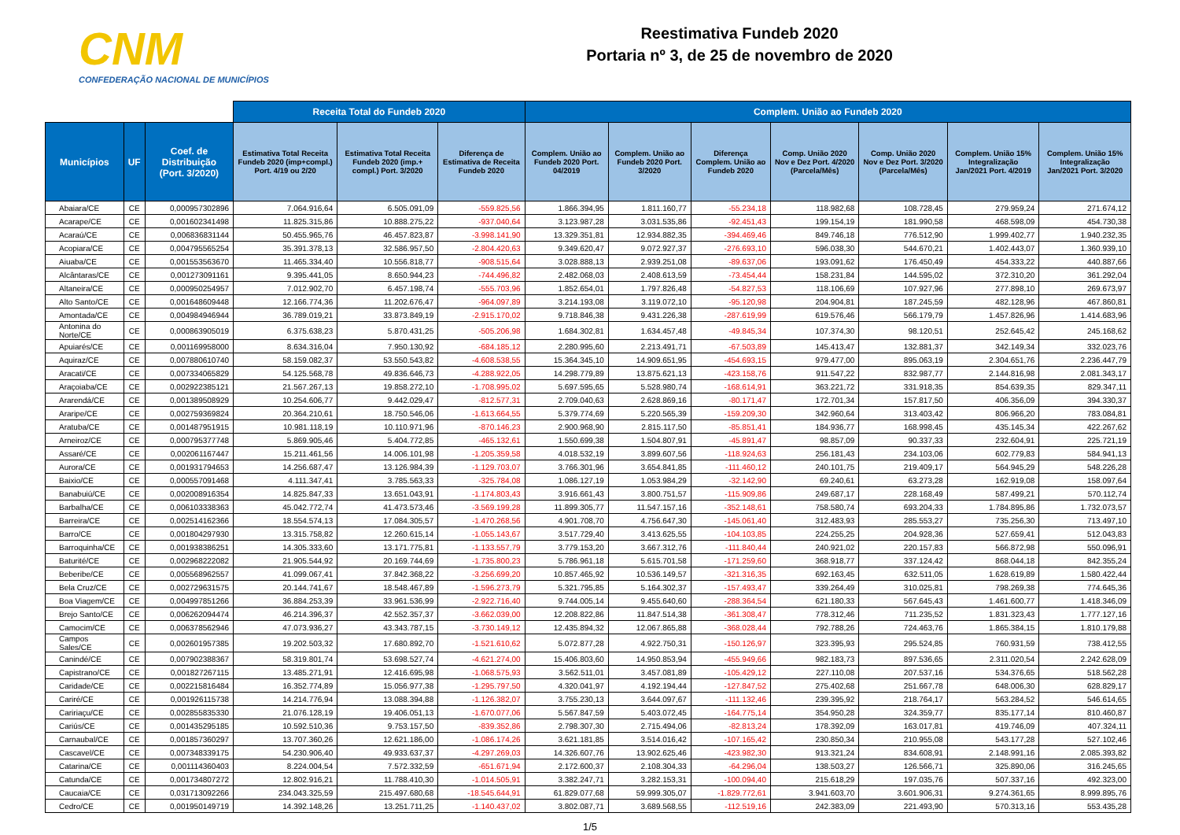CNM
CONFEDERAÇÃO NACIONAL DE MUNICÍPIOS
Reestimativa Fundeb 2020
Portaria nº 3, de 25 de novembro de 2020
| | | | Receita Total do Fundeb 2020 | | | Complem. União ao Fundeb 2020 | | | | | | |
| --- | --- | --- | --- | --- | --- | --- | --- | --- | --- | --- | --- | --- |
| Municípios | UF | Coef. de Distribuição (Port. 3/2020) | Estimativa Total Receita Fundeb 2020 (imp+compl.) Port. 4/19 ou 2/20 | Estimativa Total Receita Fundeb 2020 (imp.+ compl.) Port. 3/2020 | Diferença de Estimativa de Receita Fundeb 2020 | Complem. União ao Fundeb 2020 Port. 04/2019 | Complem. União ao Fundeb 2020 Port. 3/2020 | Diferença Complem. União ao Fundeb 2020 | Comp. União 2020 Nov e Dez Port. 4/2020 (Parcela/Mês) | Comp. União 2020 Nov e Dez Port. 3/2020 (Parcela/Mês) | Complem. União 15% Integralização Jan/2021 Port. 4/2019 | Complem. União 15% Integralização Jan/2021 Port. 3/2020 |
| Abaiara/CE | CE | 0,000957302896 | 7.064.916,64 | 6.505.091,09 | -559.825,56 | 1.866.394,95 | 1.811.160,77 | -55.234,18 | 118.982,68 | 108.728,45 | 279.959,24 | 271.674,12 |
| Acarape/CE | CE | 0,001602341498 | 11.825.315,86 | 10.888.275,22 | -937.040,64 | 3.123.987,28 | 3.031.535,86 | -92.451,43 | 199.154,19 | 181.990,58 | 468.598,09 | 454.730,38 |
| Acaraú/CE | CE | 0,006836831144 | 50.455.965,76 | 46.457.823,87 | -3.998.141,90 | 13.329.351,81 | 12.934.882,35 | -394.469,46 | 849.746,18 | 776.512,90 | 1.999.402,77 | 1.940.232,35 |
| Acopiara/CE | CE | 0,004795565254 | 35.391.378,13 | 32.586.957,50 | -2.804.420,63 | 9.349.620,47 | 9.072.927,37 | -276.693,10 | 596.038,30 | 544.670,21 | 1.402.443,07 | 1.360.939,10 |
| Aiuaba/CE | CE | 0,001553563670 | 11.465.334,40 | 10.556.818,77 | -908.515,64 | 3.028.888,13 | 2.939.251,08 | -89.637,06 | 193.091,62 | 176.450,49 | 454.333,22 | 440.887,66 |
| Alcântaras/CE | CE | 0,001273091161 | 9.395.441,05 | 8.650.944,23 | -744.496,82 | 2.482.068,03 | 2.408.613,59 | -73.454,44 | 158.231,84 | 144.595,02 | 372.310,20 | 361.292,04 |
| Altaneira/CE | CE | 0,000950254957 | 7.012.902,70 | 6.457.198,74 | -555.703,96 | 1.852.654,01 | 1.797.826,48 | -54.827,53 | 118.106,69 | 107.927,96 | 277.898,10 | 269.673,97 |
| Alto Santo/CE | CE | 0,001648609448 | 12.166.774,36 | 11.202.676,47 | -964.097,89 | 3.214.193,08 | 3.119.072,10 | -95.120,98 | 204.904,81 | 187.245,59 | 482.128,96 | 467.860,81 |
| Amontada/CE | CE | 0,004984946944 | 36.789.019,21 | 33.873.849,19 | -2.915.170,02 | 9.718.846,38 | 9.431.226,38 | -287.619,99 | 619.576,46 | 566.179,79 | 1.457.826,96 | 1.414.683,96 |
| Antonina do Norte/CE | CE | 0,000863905019 | 6.375.638,23 | 5.870.431,25 | -505.206,98 | 1.684.302,81 | 1.634.457,48 | -49.845,34 | 107.374,30 | 98.120,51 | 252.645,42 | 245.168,62 |
| Apuiarés/CE | CE | 0,001169958000 | 8.634.316,04 | 7.950.130,92 | -684.185,12 | 2.280.995,60 | 2.213.491,71 | -67.503,89 | 145.413,47 | 132.881,37 | 342.149,34 | 332.023,76 |
| Aquiraz/CE | CE | 0,007880610740 | 58.159.082,37 | 53.550.543,82 | -4.608.538,55 | 15.364.345,10 | 14.909.651,95 | -454.693,15 | 979.477,00 | 895.063,19 | 2.304.651,76 | 2.236.447,79 |
| Aracati/CE | CE | 0,007334065829 | 54.125.568,78 | 49.836.646,73 | -4.288.922,05 | 14.298.779,89 | 13.875.621,13 | -423.158,76 | 911.547,22 | 832.987,77 | 2.144.816,98 | 2.081.343,17 |
| Araçoiaba/CE | CE | 0,002922385121 | 21.567.267,13 | 19.858.272,10 | -1.708.995,02 | 5.697.595,65 | 5.528.980,74 | -168.614,91 | 363.221,72 | 331.918,35 | 854.639,35 | 829.347,11 |
| Ararendá/CE | CE | 0,001389508929 | 10.254.606,77 | 9.442.029,47 | -812.577,31 | 2.709.040,63 | 2.628.869,16 | -80.171,47 | 172.701,34 | 157.817,50 | 406.356,09 | 394.330,37 |
| Araripe/CE | CE | 0,002759369824 | 20.364.210,61 | 18.750.546,06 | -1.613.664,55 | 5.379.774,69 | 5.220.565,39 | -159.209,30 | 342.960,64 | 313.403,42 | 806.966,20 | 783.084,81 |
| Aratuba/CE | CE | 0,001487951915 | 10.981.118,19 | 10.110.971,96 | -870.146,23 | 2.900.968,90 | 2.815.117,50 | -85.851,41 | 184.936,77 | 168.998,45 | 435.145,34 | 422.267,62 |
| Arneiroz/CE | CE | 0,000795377748 | 5.869.905,46 | 5.404.772,85 | -465.132,61 | 1.550.699,38 | 1.504.807,91 | -45.891,47 | 98.857,09 | 90.337,33 | 232.604,91 | 225.721,19 |
| Assaré/CE | CE | 0,002061167447 | 15.211.461,56 | 14.006.101,98 | -1.205.359,58 | 4.018.532,19 | 3.899.607,56 | -118.924,63 | 256.181,43 | 234.103,06 | 602.779,83 | 584.941,13 |
| Aurora/CE | CE | 0,001931794653 | 14.256.687,47 | 13.126.984,39 | -1.129.703,07 | 3.766.301,96 | 3.654.841,85 | -111.460,12 | 240.101,75 | 219.409,17 | 564.945,29 | 548.226,28 |
| Baixio/CE | CE | 0,000557091468 | 4.111.347,41 | 3.785.563,33 | -325.784,08 | 1.086.127,19 | 1.053.984,29 | -32.142,90 | 69.240,61 | 63.273,28 | 162.919,08 | 158.097,64 |
| Banabuiú/CE | CE | 0,002008916354 | 14.825.847,33 | 13.651.043,91 | -1.174.803,43 | 3.916.661,43 | 3.800.751,57 | -115.909,86 | 249.687,17 | 228.168,49 | 587.499,21 | 570.112,74 |
| Barbalha/CE | CE | 0,006103338363 | 45.042.772,74 | 41.473.573,46 | -3.569.199,28 | 11.899.305,77 | 11.547.157,16 | -352.148,61 | 758.580,74 | 693.204,33 | 1.784.895,86 | 1.732.073,57 |
| Barreira/CE | CE | 0,002514162366 | 18.554.574,13 | 17.084.305,57 | -1.470.268,56 | 4.901.708,70 | 4.756.647,30 | -145.061,40 | 312.483,93 | 285.553,27 | 735.256,30 | 713.497,10 |
| Barro/CE | CE | 0,001804297930 | 13.315.758,82 | 12.260.615,14 | -1.055.143,67 | 3.517.729,40 | 3.413.625,55 | -104.103,85 | 224.255,25 | 204.928,36 | 527.659,41 | 512.043,83 |
| Barroquinha/CE | CE | 0,001938386251 | 14.305.333,60 | 13.171.775,81 | -1.133.557,79 | 3.779.153,20 | 3.667.312,76 | -111.840,44 | 240.921,02 | 220.157,83 | 566.872,98 | 550.096,91 |
| Baturité/CE | CE | 0,002968222082 | 21.905.544,92 | 20.169.744,69 | -1.735.800,23 | 5.786.961,18 | 5.615.701,58 | -171.259,60 | 368.918,77 | 337.124,42 | 868.044,18 | 842.355,24 |
| Beberibe/CE | CE | 0,005568962557 | 41.099.067,41 | 37.842.368,22 | -3.256.699,20 | 10.857.465,92 | 10.536.149,57 | -321.316,35 | 692.163,45 | 632.511,05 | 1.628.619,89 | 1.580.422,44 |
| Bela Cruz/CE | CE | 0,002729631575 | 20.144.741,67 | 18.548.467,89 | -1.596.273,79 | 5.321.795,85 | 5.164.302,37 | -157.493,47 | 339.264,49 | 310.025,81 | 798.269,38 | 774.645,36 |
| Boa Viagem/CE | CE | 0,004997851266 | 36.884.253,39 | 33.961.536,99 | -2.922.716,40 | 9.744.005,14 | 9.455.640,60 | -288.364,54 | 621.180,33 | 567.645,43 | 1.461.600,77 | 1.418.346,09 |
| Brejo Santo/CE | CE | 0,006262094474 | 46.214.396,37 | 42.552.357,37 | -3.662.039,00 | 12.208.822,86 | 11.847.514,38 | -361.308,47 | 778.312,46 | 711.235,52 | 1.831.323,43 | 1.777.127,16 |
| Camocim/CE | CE | 0,006378562946 | 47.073.936,27 | 43.343.787,15 | -3.730.149,12 | 12.435.894,32 | 12.067.865,88 | -368.028,44 | 792.788,26 | 724.463,76 | 1.865.384,15 | 1.810.179,88 |
| Campos Sales/CE | CE | 0,002601957385 | 19.202.503,32 | 17.680.892,70 | -1.521.610,62 | 5.072.877,28 | 4.922.750,31 | -150.126,97 | 323.395,93 | 295.524,85 | 760.931,59 | 738.412,55 |
| Canindé/CE | CE | 0,007902388367 | 58.319.801,74 | 53.698.527,74 | -4.621.274,00 | 15.406.803,60 | 14.950.853,94 | -455.949,66 | 982.183,73 | 897.536,65 | 2.311.020,54 | 2.242.628,09 |
| Capistrano/CE | CE | 0,001827267115 | 13.485.271,91 | 12.416.695,98 | -1.068.575,93 | 3.562.511,01 | 3.457.081,89 | -105.429,12 | 227.110,08 | 207.537,16 | 534.376,65 | 518.562,28 |
| Caridade/CE | CE | 0,002215816484 | 16.352.774,89 | 15.056.977,38 | -1.295.797,50 | 4.320.041,97 | 4.192.194,44 | -127.847,52 | 275.402,68 | 251.667,78 | 648.006,30 | 628.829,17 |
| Cariré/CE | CE | 0,001926115738 | 14.214.776,94 | 13.088.394,88 | -1.126.382,07 | 3.755.230,13 | 3.644.097,67 | -111.132,46 | 239.395,92 | 218.764,17 | 563.284,52 | 546.614,65 |
| Caririaçu/CE | CE | 0,002855835330 | 21.076.128,19 | 19.406.051,13 | -1.670.077,06 | 5.567.847,59 | 5.403.072,45 | -164.775,14 | 354.950,28 | 324.359,77 | 835.177,14 | 810.460,87 |
| Cariús/CE | CE | 0,001435295185 | 10.592.510,36 | 9.753.157,50 | -839.352,86 | 2.798.307,30 | 2.715.494,06 | -82.813,24 | 178.392,09 | 163.017,81 | 419.746,09 | 407.324,11 |
| Carnaubal/CE | CE | 0,001857360297 | 13.707.360,26 | 12.621.186,00 | -1.086.174,26 | 3.621.181,85 | 3.514.016,42 | -107.165,42 | 230.850,34 | 210.955,08 | 543.177,28 | 527.102,46 |
| Cascavel/CE | CE | 0,007348339175 | 54.230.906,40 | 49.933.637,37 | -4.297.269,03 | 14.326.607,76 | 13.902.625,46 | -423.982,30 | 913.321,24 | 834.608,91 | 2.148.991,16 | 2.085.393,82 |
| Catarina/CE | CE | 0,001114360403 | 8.224.004,54 | 7.572.332,59 | -651.671,94 | 2.172.600,37 | 2.108.304,33 | -64.296,04 | 138.503,27 | 126.566,71 | 325.890,06 | 316.245,65 |
| Catunda/CE | CE | 0,001734807272 | 12.802.916,21 | 11.788.410,30 | -1.014.505,91 | 3.382.247,71 | 3.282.153,31 | -100.094,40 | 215.618,29 | 197.035,76 | 507.337,16 | 492.323,00 |
| Caucaia/CE | CE | 0,031713092266 | 234.043.325,59 | 215.497.680,68 | -18.545.644,91 | 61.829.077,68 | 59.999.305,07 | -1.829.772,61 | 3.941.603,70 | 3.601.906,31 | 9.274.361,65 | 8.999.895,76 |
| Cedro/CE | CE | 0,001950149719 | 14.392.148,26 | 13.251.711,25 | -1.140.437,02 | 3.802.087,71 | 3.689.568,55 | -112.519,16 | 242.383,09 | 221.493,90 | 570.313,16 | 553.435,28 |
1/5